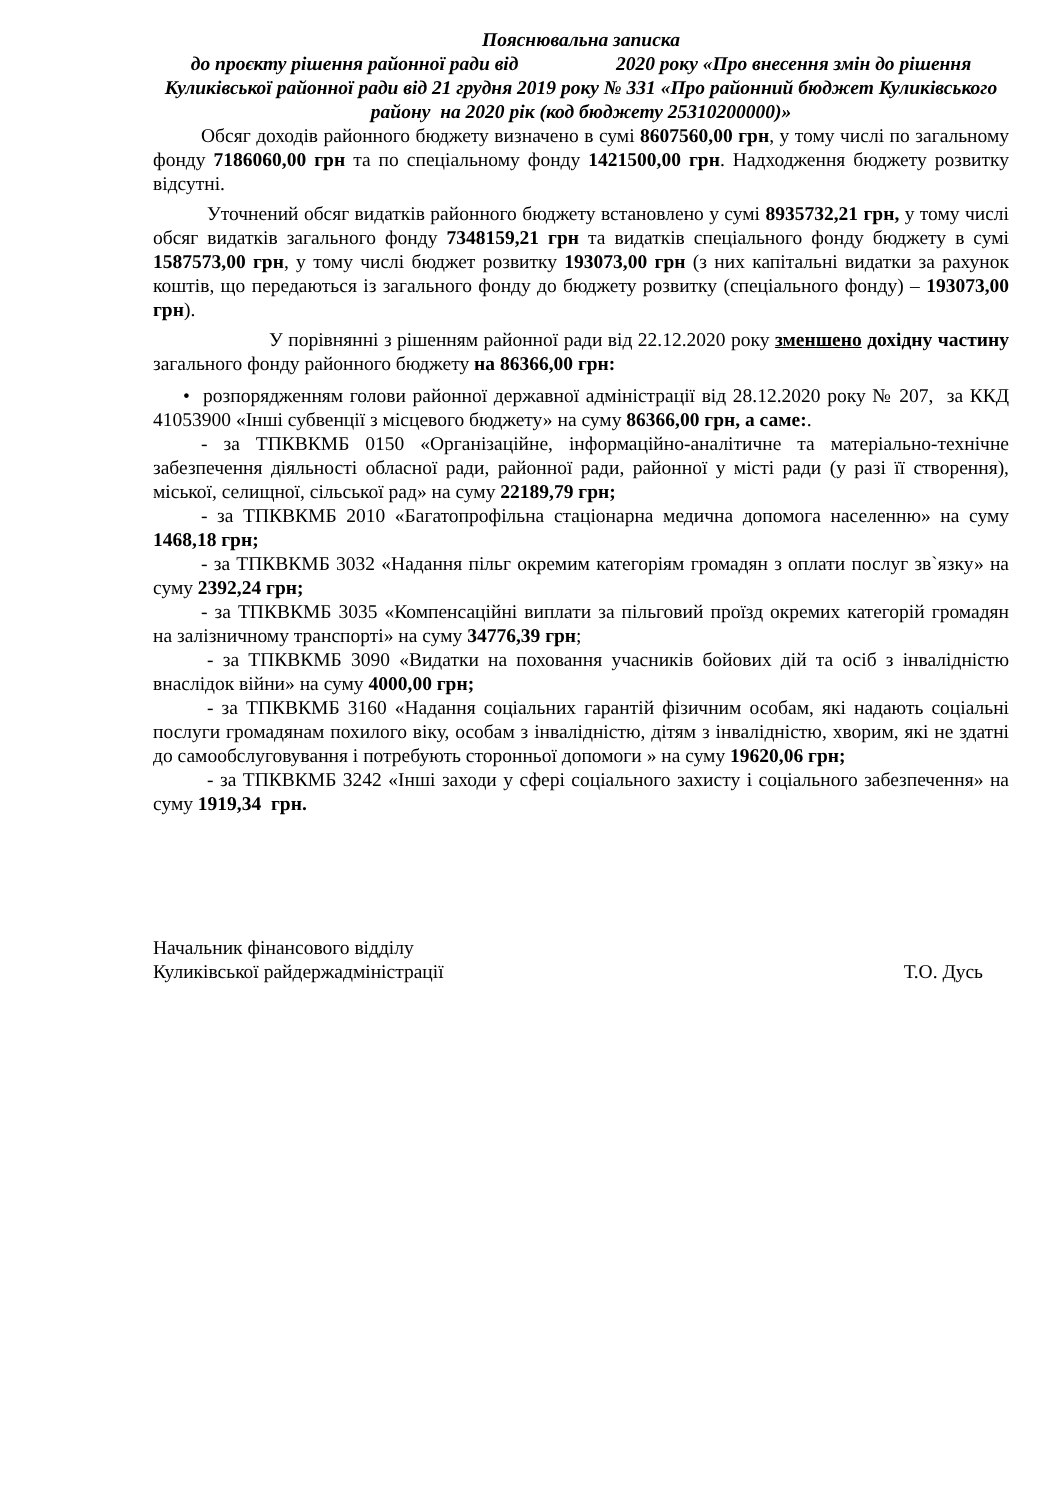Пояснювальна записка
до проєкту рішення районної ради від 2020 року «Про внесення змін до рішення Куликівської районної ради від 21 грудня 2019 року № 331 «Про районний бюджет Куликівського району на 2020 рік (код бюджету 25310200000)»
Обсяг доходів районного бюджету визначено в сумі 8607560,00 грн, у тому числі по загальному фонду 7186060,00 грн та по спеціальному фонду 1421500,00 грн. Надходження бюджету розвитку відсутні.
Уточнений обсяг видатків районного бюджету встановлено у сумі 8935732,21 грн, у тому числі обсяг видатків загального фонду 7348159,21 грн та видатків спеціального фонду бюджету в сумі 1587573,00 грн, у тому числі бюджет розвитку 193073,00 грн (з них капітальні видатки за рахунок коштів, що передаються із загального фонду до бюджету розвитку (спеціального фонду) – 193073,00 грн).
У порівнянні з рішенням районної ради від 22.12.2020 року зменшено дохідну частину загального фонду районного бюджету на 86366,00 грн:
• розпорядженням голови районної державної адміністрації від 28.12.2020 року № 207, за ККД 41053900 «Інші субвенції з місцевого бюджету» на суму 86366,00 грн, а саме:.
- за ТПКВКМБ 0150 «Організаційне, інформаційно-аналітичне та матеріально-технічне забезпечення діяльності обласної ради, районної ради, районної у місті ради (у разі її створення), міської, селищної, сільської рад» на суму 22189,79 грн;
- за ТПКВКМБ 2010 «Багатопрофільна стаціонарна медична допомога населенню» на суму 1468,18 грн;
- за ТПКВКМБ 3032 «Надання пільг окремим категоріям громадян з оплати послуг зв`язку» на суму 2392,24 грн;
- за ТПКВКМБ 3035 «Компенсаційні виплати за пільговий проїзд окремих категорій громадян на залізничному транспорті» на суму 34776,39 грн;
- за ТПКВКМБ 3090 «Видатки на поховання учасників бойових дій та осіб з інвалідністю внаслідок війни» на суму 4000,00 грн;
- за ТПКВКМБ 3160 «Надання соціальних гарантій фізичним особам, які надають соціальні послуги громадянам похилого віку, особам з інвалідністю, дітям з інвалідністю, хворим, які не здатні до самообслуговування і потребують сторонньої допомоги » на суму 19620,06 грн;
- за ТПКВКМБ 3242 «Інші заходи у сфері соціального захисту і соціального забезпечення» на суму 1919,34 грн.
Начальник фінансового відділу
Куликівської райдержадміністрації
Т.О. Дусь